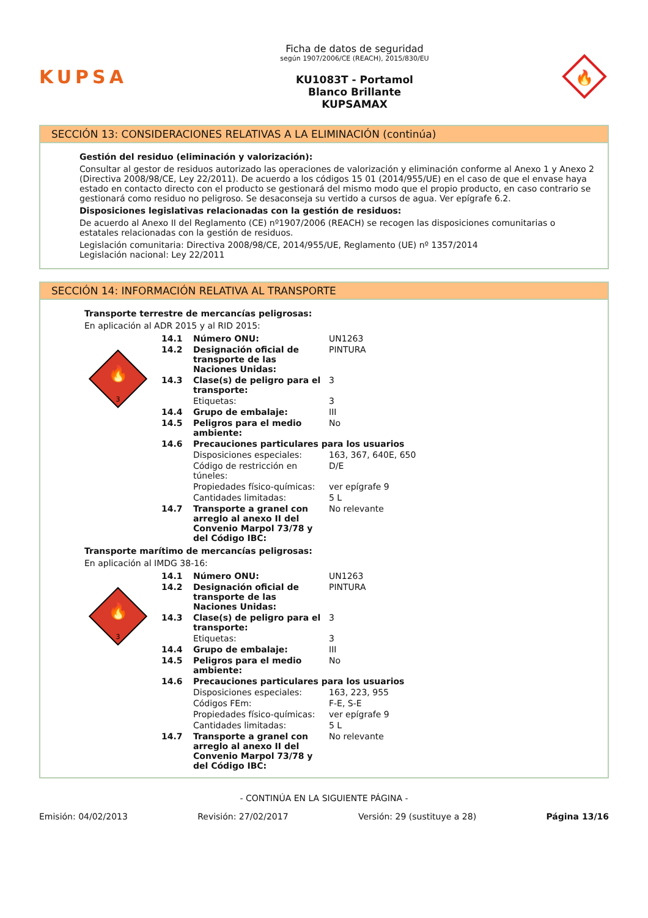KUPSA
Ficha de datos de seguridad
según 1907/2006/CE (REACH), 2015/830/EU
KU1083T - Portamol
Blanco Brillante
KUPSAMAX
🔥
SECCIÓN 13: CONSIDERACIONES RELATIVAS A LA ELIMINACIÓN (continúa)
Gestión del residuo (eliminación y valorización):
Consultar al gestor de residuos autorizado las operaciones de valorización y eliminación conforme al Anexo 1 y Anexo 2 (Directiva 2008/98/CE, Ley 22/2011). De acuerdo a los códigos 15 01 (2014/955/UE) en el caso de que el envase haya estado en contacto directo con el producto se gestionará del mismo modo que el propio producto, en caso contrario se gestionará como residuo no peligroso. Se desaconseja su vertido a cursos de agua. Ver epígrafe 6.2.
Disposiciones legislativas relacionadas con la gestión de residuos:
De acuerdo al Anexo II del Reglamento (CE) nº1907/2006 (REACH) se recogen las disposiciones comunitarias o estatales relacionadas con la gestión de residuos.
Legislación comunitaria: Directiva 2008/98/CE, 2014/955/UE, Reglamento (UE) nº 1357/2014
Legislación nacional: Ley 22/2011
SECCIÓN 14: INFORMACIÓN RELATIVA AL TRANSPORTE
Transporte terrestre de mercancías peligrosas:
En aplicación al ADR 2015 y al RID 2015:
🔥
3
| 14.1 | Número ONU: | UN1263 |
| 14.2 | Designación oficial de transporte de las Naciones Unidas: | PINTURA |
| 14.3 | Clase(s) de peligro para el transporte: | 3 |
| | Etiquetas: | 3 |
| 14.4 | Grupo de embalaje: | III |
| 14.5 | Peligros para el medio ambiente: | No |
| 14.6 | Precauciones particulares para los usuarios | |
| | Disposiciones especiales: | 163, 367, 640E, 650 |
| | Código de restricción en túneles: | D/E |
| | Propiedades físico-químicas: | ver epígrafe 9 |
| | Cantidades limitadas: | 5 L |
| 14.7 | Transporte a granel con arreglo al anexo II del Convenio Marpol 73/78 y del Código IBC: | No relevante |
Transporte marítimo de mercancías peligrosas:
En aplicación al IMDG 38-16:
🔥
3
| 14.1 | Número ONU: | UN1263 |
| 14.2 | Designación oficial de transporte de las Naciones Unidas: | PINTURA |
| 14.3 | Clase(s) de peligro para el transporte: | 3 |
| | Etiquetas: | 3 |
| 14.4 | Grupo de embalaje: | III |
| 14.5 | Peligros para el medio ambiente: | No |
| 14.6 | Precauciones particulares para los usuarios | |
| | Disposiciones especiales: | 163, 223, 955 |
| | Códigos FEm: | F-E, S-E |
| | Propiedades físico-químicas: | ver epígrafe 9 |
| | Cantidades limitadas: | 5 L |
| 14.7 | Transporte a granel con arreglo al anexo II del Convenio Marpol 73/78 y del Código IBC: | No relevante |
- CONTINÚA EN LA SIGUIENTE PÁGINA -
Emisión: 04/02/2013 Revisión: 27/02/2017 Versión: 29 (sustituye a 28) Página 13/16